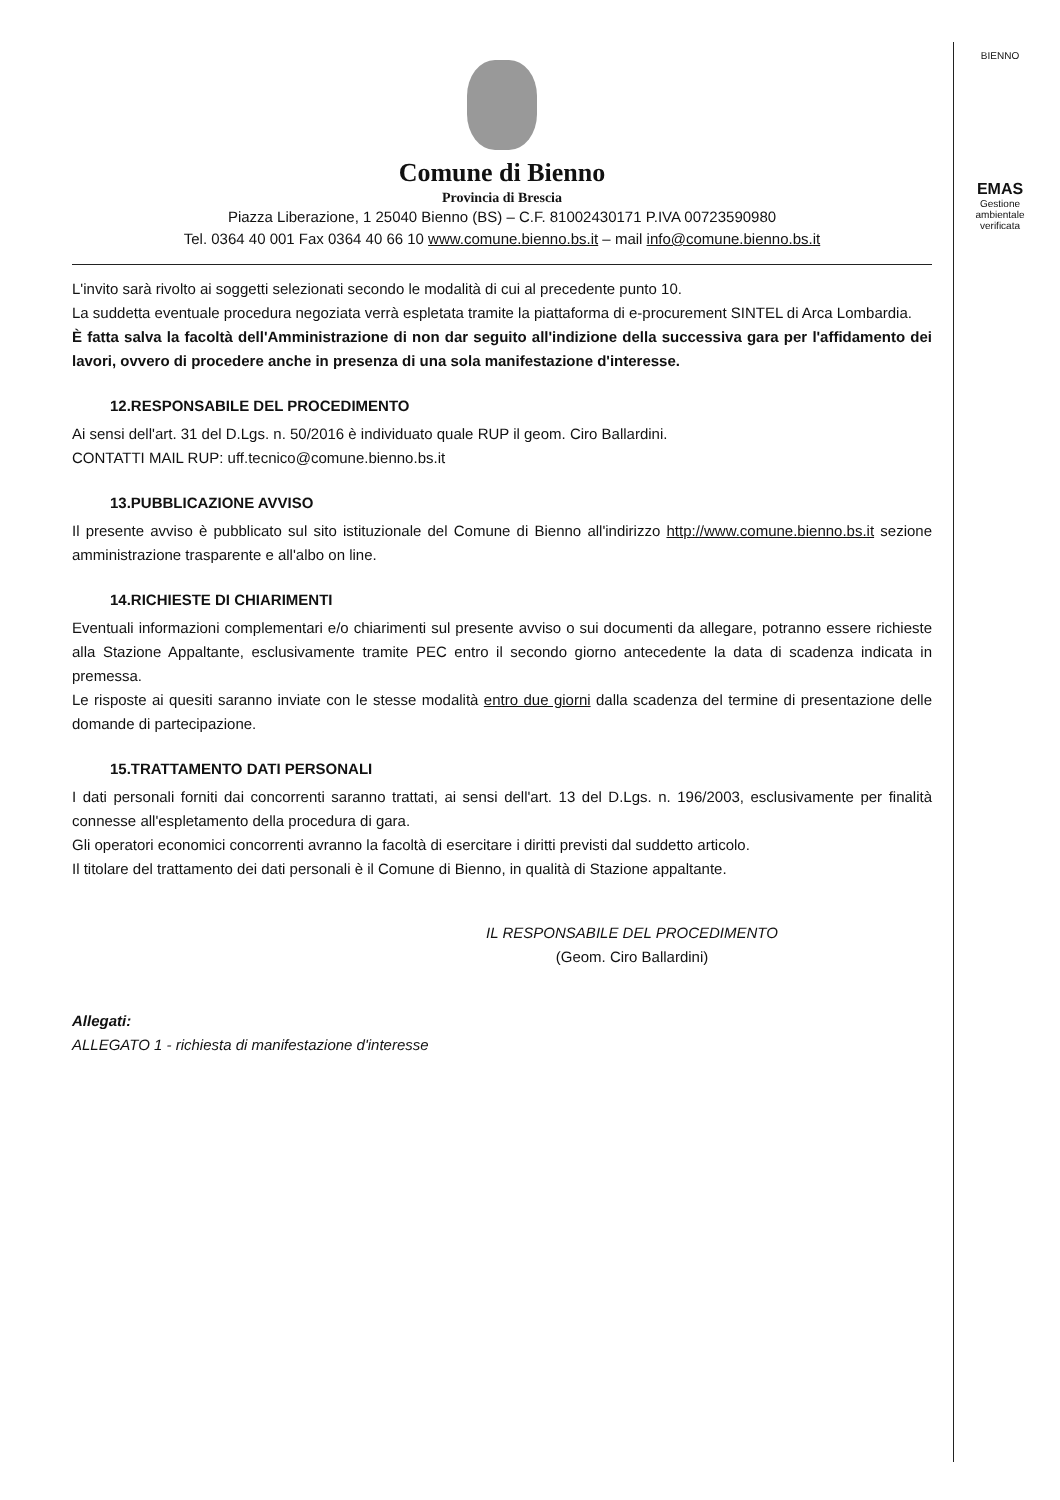BIENNO
EMAS
Gestione ambientale verificata
Comune di Bienno
Provincia di Brescia
Piazza Liberazione, 1 25040 Bienno (BS) – C.F. 81002430171 P.IVA 00723590980
Tel. 0364 40 001 Fax 0364 40 66 10 www.comune.bienno.bs.it – mail info@comune.bienno.bs.it
L'invito sarà rivolto ai soggetti selezionati secondo le modalità di cui al precedente punto 10.
La suddetta eventuale procedura negoziata verrà espletata tramite la piattaforma di e-procurement SINTEL di Arca Lombardia.
È fatta salva la facoltà dell'Amministrazione di non dar seguito all'indizione della successiva gara per l'affidamento dei lavori, ovvero di procedere anche in presenza di una sola manifestazione d'interesse.
12.RESPONSABILE DEL PROCEDIMENTO
Ai sensi dell'art. 31 del D.Lgs. n. 50/2016 è individuato quale RUP il geom. Ciro Ballardini.
CONTATTI MAIL RUP: uff.tecnico@comune.bienno.bs.it
13.PUBBLICAZIONE AVVISO
Il presente avviso è pubblicato sul sito istituzionale del Comune di Bienno all'indirizzo http://www.comune.bienno.bs.it sezione amministrazione trasparente e all'albo on line.
14.RICHIESTE DI CHIARIMENTI
Eventuali informazioni complementari e/o chiarimenti sul presente avviso o sui documenti da allegare, potranno essere richieste alla Stazione Appaltante, esclusivamente tramite PEC entro il secondo giorno antecedente la data di scadenza indicata in premessa.
Le risposte ai quesiti saranno inviate con le stesse modalità entro due giorni dalla scadenza del termine di presentazione delle domande di partecipazione.
15.TRATTAMENTO DATI PERSONALI
I dati personali forniti dai concorrenti saranno trattati, ai sensi dell'art. 13 del D.Lgs. n. 196/2003, esclusivamente per finalità connesse all'espletamento della procedura di gara.
Gli operatori economici concorrenti avranno la facoltà di esercitare i diritti previsti dal suddetto articolo.
Il titolare del trattamento dei dati personali è il Comune di Bienno, in qualità di Stazione appaltante.
IL RESPONSABILE DEL PROCEDIMENTO
(Geom. Ciro Ballardini)
Allegati:
ALLEGATO 1 - richiesta di manifestazione d'interesse